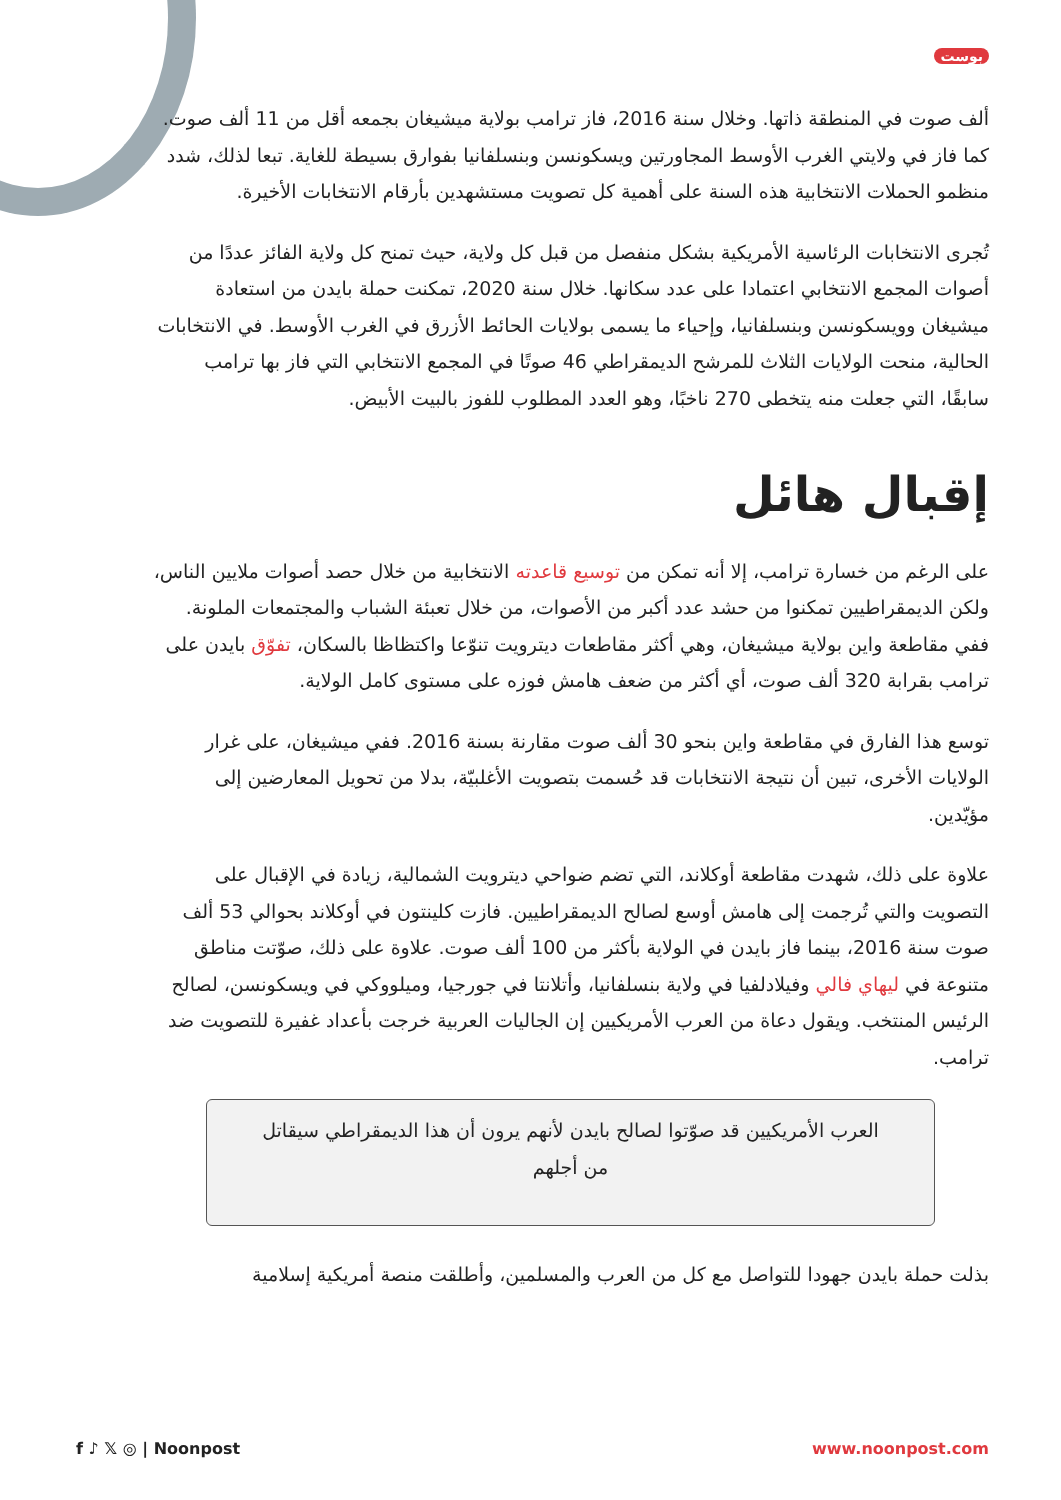بوست
ألف صوت في المنطقة ذاتها. وخلال سنة 2016، فاز ترامب بولاية ميشيغان بجمعه أقل من 11 ألف صوت. كما فاز في ولايتي الغرب الأوسط المجاورتين ويسكونسن وبنسلفانيا بفوارق بسيطة للغاية. تبعا لذلك، شدد منظمو الحملات الانتخابية هذه السنة على أهمية كل تصويت مستشهدين بأرقام الانتخابات الأخيرة.
تُجرى الانتخابات الرئاسية الأمريكية بشكل منفصل من قبل كل ولاية، حيث تمنح كل ولاية الفائز عددًا من أصوات المجمع الانتخابي اعتمادا على عدد سكانها. خلال سنة 2020، تمكنت حملة بايدن من استعادة ميشيغان وويسكونسن وبنسلفانيا، وإحياء ما يسمى بولايات الحائط الأزرق في الغرب الأوسط. في الانتخابات الحالية، منحت الولايات الثلاث للمرشح الديمقراطي 46 صوتًا في المجمع الانتخابي التي فاز بها ترامب سابقًا، التي جعلت منه يتخطى 270 ناخبًا، وهو العدد المطلوب للفوز بالبيت الأبيض.
إقبال هائل
على الرغم من خسارة ترامب، إلا أنه تمكن من توسيع قاعدته الانتخابية من خلال حصد أصوات ملايين الناس، ولكن الديمقراطيين تمكنوا من حشد عدد أكبر من الأصوات، من خلال تعبئة الشباب والمجتمعات الملونة. ففي مقاطعة واين بولاية ميشيغان، وهي أكثر مقاطعات ديترويت تنوّعا واكتظاظا بالسكان، تفوّق بايدن على ترامب بقرابة 320 ألف صوت، أي أكثر من ضعف هامش فوزه على مستوى كامل الولاية.
توسع هذا الفارق في مقاطعة واين بنحو 30 ألف صوت مقارنة بسنة 2016. ففي ميشيغان، على غرار الولايات الأخرى، تبين أن نتيجة الانتخابات قد حُسمت بتصويت الأغلبيّة، بدلا من تحويل المعارضين إلى مؤيّدين.
علاوة على ذلك، شهدت مقاطعة أوكلاند، التي تضم ضواحي ديترويت الشمالية، زيادة في الإقبال على التصويت والتي تُرجمت إلى هامش أوسع لصالح الديمقراطيين. فازت كلينتون في أوكلاند بحوالي 53 ألف صوت سنة 2016، بينما فاز بايدن في الولاية بأكثر من 100 ألف صوت. علاوة على ذلك، صوّتت مناطق متنوعة في ليهاي فالي وفيلادلفيا في ولاية بنسلفانيا، وأتلانتا في جورجيا، وميلووكي في ويسكونسن، لصالح الرئيس المنتخب. ويقول دعاة من العرب الأمريكيين إن الجاليات العربية خرجت بأعداد غفيرة للتصويت ضد ترامب.
العرب الأمريكيين قد صوّتوا لصالح بايدن لأنهم يرون أن هذا الديمقراطي سيقاتل من أجلهم
بذلت حملة بايدن جهودا للتواصل مع كل من العرب والمسلمين، وأطلقت منصة أمريكية إسلامية
f ♪ 𝕏 ◎ | Noonpost www.noonpost.com